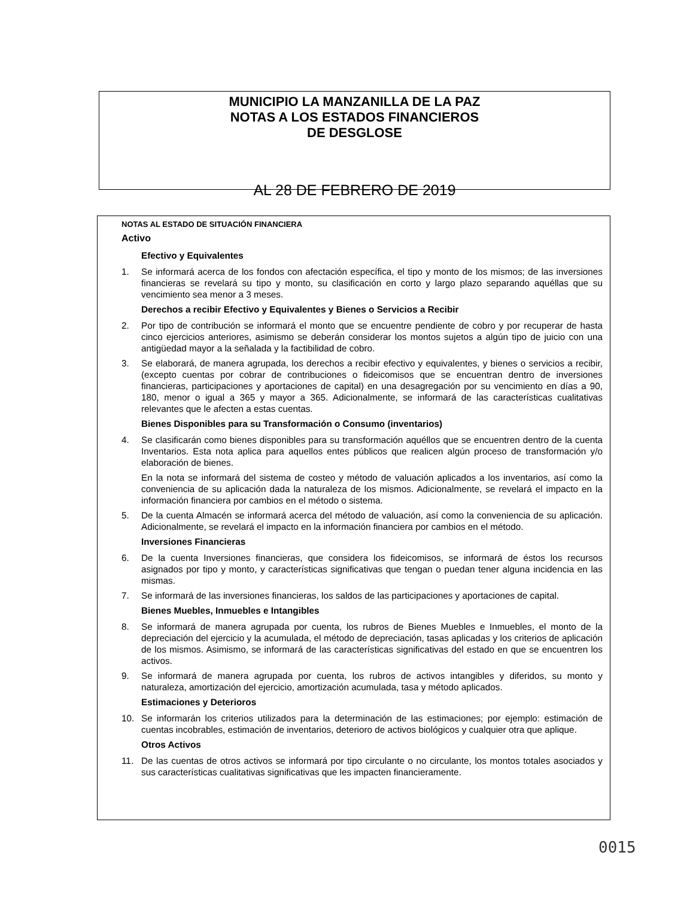MUNICIPIO LA MANZANILLA DE LA PAZ
NOTAS A LOS ESTADOS FINANCIEROS
DE DESGLOSE
AL 28 DE FEBRERO DE 2019
NOTAS AL ESTADO DE SITUACIÓN FINANCIERA
Activo
Efectivo y Equivalentes
1. Se informará acerca de los fondos con afectación específica, el tipo y monto de los mismos; de las inversiones financieras se revelará su tipo y monto, su clasificación en corto y largo plazo separando aquéllas que su vencimiento sea menor a 3 meses.
Derechos a recibir Efectivo y Equivalentes y Bienes o Servicios a Recibir
2. Por tipo de contribución se informará el monto que se encuentre pendiente de cobro y por recuperar de hasta cinco ejercicios anteriores, asimismo se deberán considerar los montos sujetos a algún tipo de juicio con una antigüedad mayor a la señalada y la factibilidad de cobro.
3. Se elaborará, de manera agrupada, los derechos a recibir efectivo y equivalentes, y bienes o servicios a recibir, (excepto cuentas por cobrar de contribuciones o fideicomisos que se encuentran dentro de inversiones financieras, participaciones y aportaciones de capital) en una desagregación por su vencimiento en días a 90, 180, menor o igual a 365 y mayor a 365. Adicionalmente, se informará de las características cualitativas relevantes que le afecten a estas cuentas.
Bienes Disponibles para su Transformación o Consumo (inventarios)
4. Se clasificarán como bienes disponibles para su transformación aquéllos que se encuentren dentro de la cuenta Inventarios. Esta nota aplica para aquellos entes públicos que realicen algún proceso de transformación y/o elaboración de bienes.
En la nota se informará del sistema de costeo y método de valuación aplicados a los inventarios, así como la conveniencia de su aplicación dada la naturaleza de los mismos. Adicionalmente, se revelará el impacto en la información financiera por cambios en el método o sistema.
5. De la cuenta Almacén se informará acerca del método de valuación, así como la conveniencia de su aplicación. Adicionalmente, se revelará el impacto en la información financiera por cambios en el método.
Inversiones Financieras
6. De la cuenta Inversiones financieras, que considera los fideicomisos, se informará de éstos los recursos asignados por tipo y monto, y características significativas que tengan o puedan tener alguna incidencia en las mismas.
7. Se informará de las inversiones financieras, los saldos de las participaciones y aportaciones de capital.
Bienes Muebles, Inmuebles e Intangibles
8. Se informará de manera agrupada por cuenta, los rubros de Bienes Muebles e Inmuebles, el monto de la depreciación del ejercicio y la acumulada, el método de depreciación, tasas aplicadas y los criterios de aplicación de los mismos. Asimismo, se informará de las características significativas del estado en que se encuentren los activos.
9. Se informará de manera agrupada por cuenta, los rubros de activos intangibles y diferidos, su monto y naturaleza, amortización del ejercicio, amortización acumulada, tasa y método aplicados.
Estimaciones y Deterioros
10. Se informarán los criterios utilizados para la determinación de las estimaciones; por ejemplo: estimación de cuentas incobrables, estimación de inventarios, deterioro de activos biológicos y cualquier otra que aplique.
Otros Activos
11. De las cuentas de otros activos se informará por tipo circulante o no circulante, los montos totales asociados y sus características cualitativas significativas que les impacten financieramente.
0015